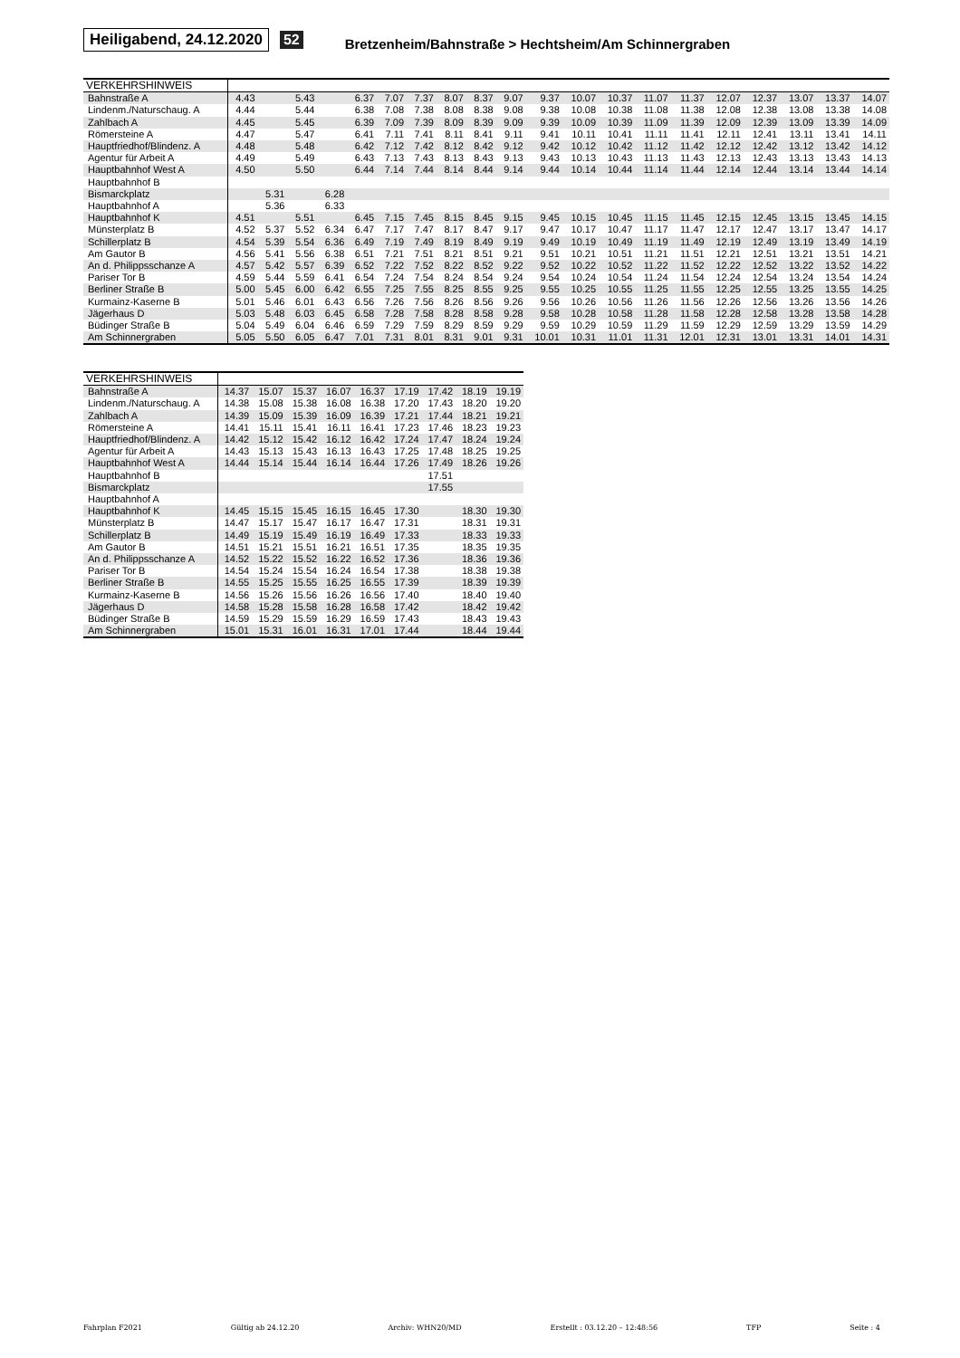Heiligabend, 24.12.2020 52 Bretzenheim/Bahnstraße > Hechtsheim/Am Schinnergraben
| VERKEHRSHINWEIS | | | | | | | | | | | | | | | | | | | | |
| --- | --- | --- | --- | --- | --- | --- | --- | --- | --- | --- | --- | --- | --- | --- | --- | --- | --- | --- | --- | --- |
| Bahnstraße A | 4.43 | | 5.43 | | 6.37 | 7.07 | 7.37 | 8.07 | 8.37 | 9.07 | 9.37 | 10.07 | 10.37 | 11.07 | 11.37 | 12.07 | 12.37 | 13.07 | 13.37 | 14.07 |
| Lindenm./Naturschaug. A | 4.44 | | 5.44 | | 6.38 | 7.08 | 7.38 | 8.08 | 8.38 | 9.08 | 9.38 | 10.08 | 10.38 | 11.08 | 11.38 | 12.08 | 12.38 | 13.08 | 13.38 | 14.08 |
| Zahlbach A | 4.45 | | 5.45 | | 6.39 | 7.09 | 7.39 | 8.09 | 8.39 | 9.09 | 9.39 | 10.09 | 10.39 | 11.09 | 11.39 | 12.09 | 12.39 | 13.09 | 13.39 | 14.09 |
| Römersteine A | 4.47 | | 5.47 | | 6.41 | 7.11 | 7.41 | 8.11 | 8.41 | 9.11 | 9.41 | 10.11 | 10.41 | 11.11 | 11.41 | 12.11 | 12.41 | 13.11 | 13.41 | 14.11 |
| Hauptfriedhof/Blindenz. A | 4.48 | | 5.48 | | 6.42 | 7.12 | 7.42 | 8.12 | 8.42 | 9.12 | 9.42 | 10.12 | 10.42 | 11.12 | 11.42 | 12.12 | 12.42 | 13.12 | 13.42 | 14.12 |
| Agentur für Arbeit A | 4.49 | | 5.49 | | 6.43 | 7.13 | 7.43 | 8.13 | 8.43 | 9.13 | 9.43 | 10.13 | 10.43 | 11.13 | 11.43 | 12.13 | 12.43 | 13.13 | 13.43 | 14.13 |
| Hauptbahnhof West A | 4.50 | | 5.50 | | 6.44 | 7.14 | 7.44 | 8.14 | 8.44 | 9.14 | 9.44 | 10.14 | 10.44 | 11.14 | 11.44 | 12.14 | 12.44 | 13.14 | 13.44 | 14.14 |
| Hauptbahnhof B | | | | | | | | | | | | | | | | | | | | |
| Bismarckplatz | | 5.31 | | 6.28 | | | | | | | | | | | | | | | | |
| Hauptbahnhof A | | 5.36 | | 6.33 | | | | | | | | | | | | | | | | |
| Hauptbahnhof K | 4.51 | | 5.51 | | 6.45 | 7.15 | 7.45 | 8.15 | 8.45 | 9.15 | 9.45 | 10.15 | 10.45 | 11.15 | 11.45 | 12.15 | 12.45 | 13.15 | 13.45 | 14.15 |
| Münsterplatz B | 4.52 | 5.37 | 5.52 | 6.34 | 6.47 | 7.17 | 7.47 | 8.17 | 8.47 | 9.17 | 9.47 | 10.17 | 10.47 | 11.17 | 11.47 | 12.17 | 12.47 | 13.17 | 13.47 | 14.17 |
| Schillerplatz B | 4.54 | 5.39 | 5.54 | 6.36 | 6.49 | 7.19 | 7.49 | 8.19 | 8.49 | 9.19 | 9.49 | 10.19 | 10.49 | 11.19 | 11.49 | 12.19 | 12.49 | 13.19 | 13.49 | 14.19 |
| Am Gautor B | 4.56 | 5.41 | 5.56 | 6.38 | 6.51 | 7.21 | 7.51 | 8.21 | 8.51 | 9.21 | 9.51 | 10.21 | 10.51 | 11.21 | 11.51 | 12.21 | 12.51 | 13.21 | 13.51 | 14.21 |
| An d. Philippsschanze A | 4.57 | 5.42 | 5.57 | 6.39 | 6.52 | 7.22 | 7.52 | 8.22 | 8.52 | 9.22 | 9.52 | 10.22 | 10.52 | 11.22 | 11.52 | 12.22 | 12.52 | 13.22 | 13.52 | 14.22 |
| Pariser Tor B | 4.59 | 5.44 | 5.59 | 6.41 | 6.54 | 7.24 | 7.54 | 8.24 | 8.54 | 9.24 | 9.54 | 10.24 | 10.54 | 11.24 | 11.54 | 12.24 | 12.54 | 13.24 | 13.54 | 14.24 |
| Berliner Straße B | 5.00 | 5.45 | 6.00 | 6.42 | 6.55 | 7.25 | 7.55 | 8.25 | 8.55 | 9.25 | 9.55 | 10.25 | 10.55 | 11.25 | 11.55 | 12.25 | 12.55 | 13.25 | 13.55 | 14.25 |
| Kurmainz-Kaserne B | 5.01 | 5.46 | 6.01 | 6.43 | 6.56 | 7.26 | 7.56 | 8.26 | 8.56 | 9.26 | 9.56 | 10.26 | 10.56 | 11.26 | 11.56 | 12.26 | 12.56 | 13.26 | 13.56 | 14.26 |
| Jägerhaus D | 5.03 | 5.48 | 6.03 | 6.45 | 6.58 | 7.28 | 7.58 | 8.28 | 8.58 | 9.28 | 9.58 | 10.28 | 10.58 | 11.28 | 11.58 | 12.28 | 12.58 | 13.28 | 13.58 | 14.28 |
| Büdinger Straße B | 5.04 | 5.49 | 6.04 | 6.46 | 6.59 | 7.29 | 7.59 | 8.29 | 8.59 | 9.29 | 9.59 | 10.29 | 10.59 | 11.29 | 11.59 | 12.29 | 12.59 | 13.29 | 13.59 | 14.29 |
| Am Schinnergraben | 5.05 | 5.50 | 6.05 | 6.47 | 7.01 | 7.31 | 8.01 | 8.31 | 9.01 | 9.31 | 10.01 | 10.31 | 11.01 | 11.31 | 12.01 | 12.31 | 13.01 | 13.31 | 14.01 | 14.31 |
| VERKEHRSHINWEIS | | | | | | | | | |
| --- | --- | --- | --- | --- | --- | --- | --- | --- | --- |
| Bahnstraße A | 14.37 | 15.07 | 15.37 | 16.07 | 16.37 | 17.19 | 17.42 | 18.19 | 19.19 |
| Lindenm./Naturschaug. A | 14.38 | 15.08 | 15.38 | 16.08 | 16.38 | 17.20 | 17.43 | 18.20 | 19.20 |
| Zahlbach A | 14.39 | 15.09 | 15.39 | 16.09 | 16.39 | 17.21 | 17.44 | 18.21 | 19.21 |
| Römersteine A | 14.41 | 15.11 | 15.41 | 16.11 | 16.41 | 17.23 | 17.46 | 18.23 | 19.23 |
| Hauptfriedhof/Blindenz. A | 14.42 | 15.12 | 15.42 | 16.12 | 16.42 | 17.24 | 17.47 | 18.24 | 19.24 |
| Agentur für Arbeit A | 14.43 | 15.13 | 15.43 | 16.13 | 16.43 | 17.25 | 17.48 | 18.25 | 19.25 |
| Hauptbahnhof West A | 14.44 | 15.14 | 15.44 | 16.14 | 16.44 | 17.26 | 17.49 | 18.26 | 19.26 |
| Hauptbahnhof B | | | | | | | 17.51 | | |
| Bismarckplatz | | | | | | | 17.55 | | |
| Hauptbahnhof A | | | | | | | | | |
| Hauptbahnhof K | 14.45 | 15.15 | 15.45 | 16.15 | 16.45 | 17.30 | | 18.30 | 19.30 |
| Münsterplatz B | 14.47 | 15.17 | 15.47 | 16.17 | 16.47 | 17.31 | | 18.31 | 19.31 |
| Schillerplatz B | 14.49 | 15.19 | 15.49 | 16.19 | 16.49 | 17.33 | | 18.33 | 19.33 |
| Am Gautor B | 14.51 | 15.21 | 15.51 | 16.21 | 16.51 | 17.35 | | 18.35 | 19.35 |
| An d. Philippsschanze A | 14.52 | 15.22 | 15.52 | 16.22 | 16.52 | 17.36 | | 18.36 | 19.36 |
| Pariser Tor B | 14.54 | 15.24 | 15.54 | 16.24 | 16.54 | 17.38 | | 18.38 | 19.38 |
| Berliner Straße B | 14.55 | 15.25 | 15.55 | 16.25 | 16.55 | 17.39 | | 18.39 | 19.39 |
| Kurmainz-Kaserne B | 14.56 | 15.26 | 15.56 | 16.26 | 16.56 | 17.40 | | 18.40 | 19.40 |
| Jägerhaus D | 14.58 | 15.28 | 15.58 | 16.28 | 16.58 | 17.42 | | 18.42 | 19.42 |
| Büdinger Straße B | 14.59 | 15.29 | 15.59 | 16.29 | 16.59 | 17.43 | | 18.43 | 19.43 |
| Am Schinnergraben | 15.01 | 15.31 | 16.01 | 16.31 | 17.01 | 17.44 | | 18.44 | 19.44 |
Fahrplan F2021 Gültig ab 24.12.20 Archiv: WHN20/MD Erstellt : 03.12.20 – 12:48:56 TFP Seite : 4